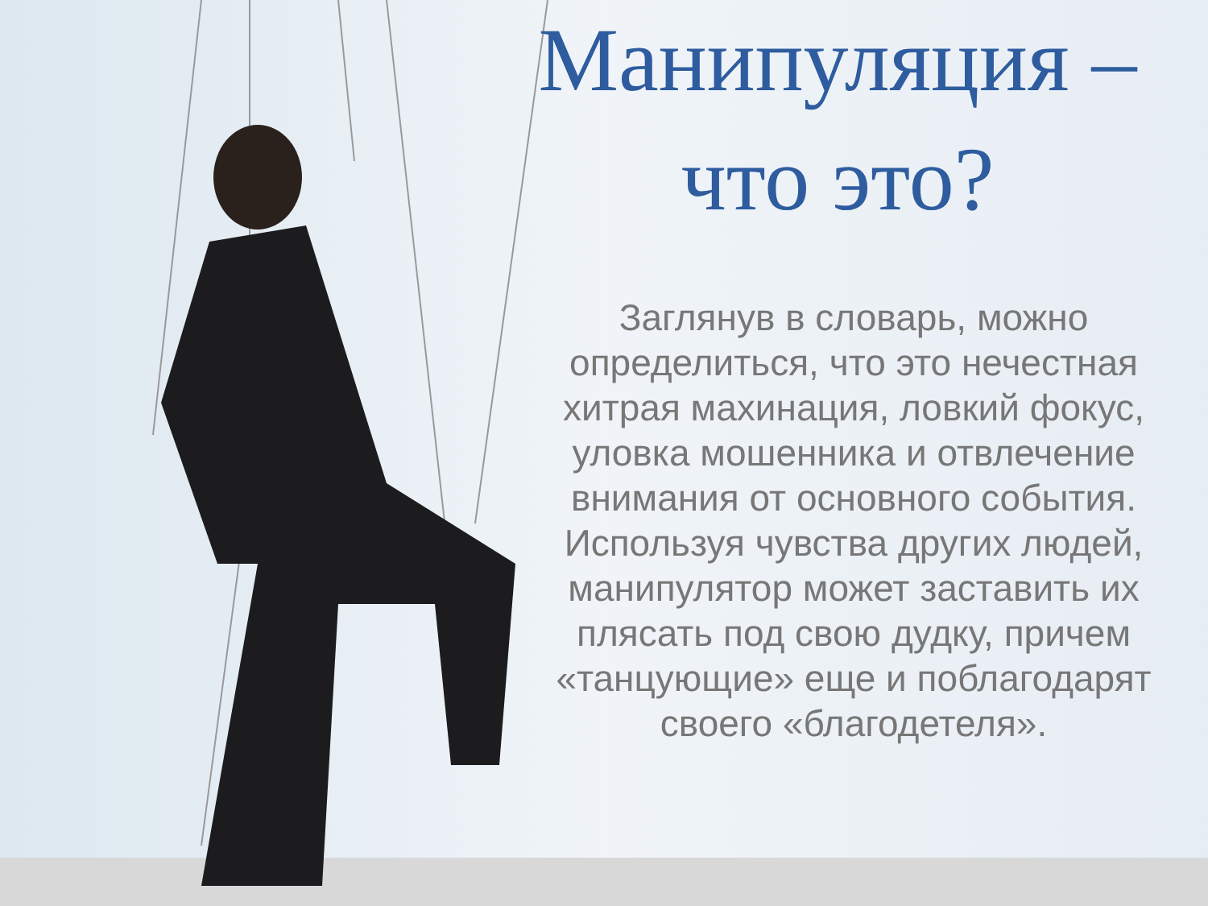Манипуляция –
что это?
Заглянув в словарь, можно определиться, что это нечестная хитрая махинация, ловкий фокус, уловка мошенника и отвлечение внимания от основного события. Используя чувства других людей, манипулятор может заставить их плясать под свою дудку, причем «танцующие» еще и поблагодарят своего «благодетеля».